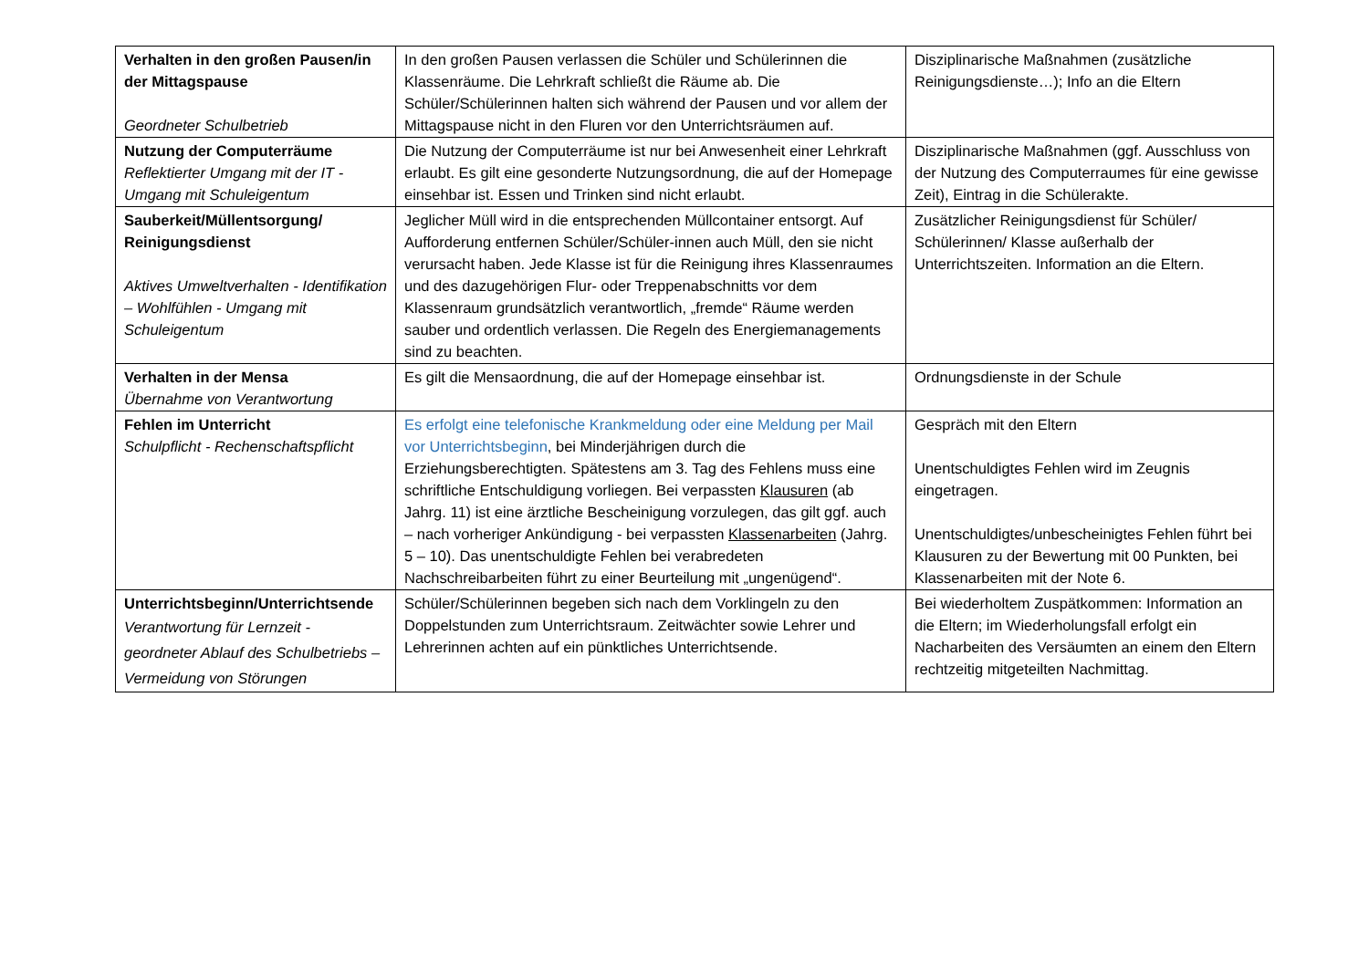| Verhalten in den großen Pausen/in der Mittagspause Geordneter Schulbetrieb | In den großen Pausen verlassen die Schüler und Schülerinnen die Klassenräume. Die Lehrkraft schließt die Räume ab. Die Schüler/Schülerinnen halten sich während der Pausen und vor allem der Mittagspause nicht in den Fluren vor den Unterrichtsräumen auf. | Disziplinarische Maßnahmen (zusätzliche Reinigungsdienste…); Info an die Eltern |
| Nutzung der Computerräume Reflektierter Umgang mit der IT - Umgang mit Schuleigentum | Die Nutzung der Computerräume ist nur bei Anwesenheit einer Lehrkraft erlaubt. Es gilt eine gesonderte Nutzungsordnung, die auf der Homepage einsehbar ist. Essen und Trinken sind nicht erlaubt. | Disziplinarische Maßnahmen (ggf. Ausschluss von der Nutzung des Computerraumes für eine gewisse Zeit), Eintrag in die Schülerakte. |
| Sauberkeit/Müllentsorgung/ Reinigungsdienst Aktives Umweltverhalten - Identifikation – Wohlfühlen - Umgang mit Schuleigentum | Jeglicher Müll wird in die entsprechenden Müllcontainer entsorgt. Auf Aufforderung entfernen Schüler/Schüler-innen auch Müll, den sie nicht verursacht haben. Jede Klasse ist für die Reinigung ihres Klassenraumes und des dazugehörigen Flur- oder Treppenabschnitts vor dem Klassenraum grundsätzlich verantwortlich, „fremde“ Räume werden sauber und ordentlich verlassen. Die Regeln des Energiemanagements sind zu beachten. | Zusätzlicher Reinigungsdienst für Schüler/ Schülerinnen/ Klasse außerhalb der Unterrichtszeiten. Information an die Eltern. |
| Verhalten in der Mensa Übernahme von Verantwortung | Es gilt die Mensaordnung, die auf der Homepage einsehbar ist. | Ordnungsdienste in der Schule |
| Fehlen im Unterricht Schulpflicht - Rechenschaftspflicht | Es erfolgt eine telefonische Krankmeldung oder eine Meldung per Mail vor Unterrichtsbeginn , bei Minderjährigen durch die Erziehungsberechtigten. Spätestens am 3. Tag des Fehlens muss eine schriftliche Entschuldigung vorliegen. Bei verpassten Klausuren (ab Jahrg. 11) ist eine ärztliche Bescheinigung vorzulegen, das gilt ggf. auch – nach vorheriger Ankündigung - bei verpassten Klassenarbeiten (Jahrg. 5 – 10). Das unentschuldigte Fehlen bei verabredeten Nachschreibarbeiten führt zu einer Beurteilung mit „ungenügend“. | Gespräch mit den Eltern Unentschuldigtes Fehlen wird im Zeugnis eingetragen. Unentschuldigtes/unbescheinigtes Fehlen führt bei Klausuren zu der Bewertung mit 00 Punkten, bei Klassenarbeiten mit der Note 6. |
| Unterrichtsbeginn/Unterrichtsende Verantwortung für Lernzeit - geordneter Ablauf des Schulbetriebs – Vermeidung von Störungen | Schüler/Schülerinnen begeben sich nach dem Vorklingeln zu den Doppelstunden zum Unterrichtsraum. Zeitwächter sowie Lehrer und Lehrerinnen achten auf ein pünktliches Unterrichtsende. | Bei wiederholtem Zuspätkommen: Information an die Eltern; im Wiederholungsfall erfolgt ein Nacharbeiten des Versäumten an einem den Eltern rechtzeitig mitgeteilten Nachmittag. |